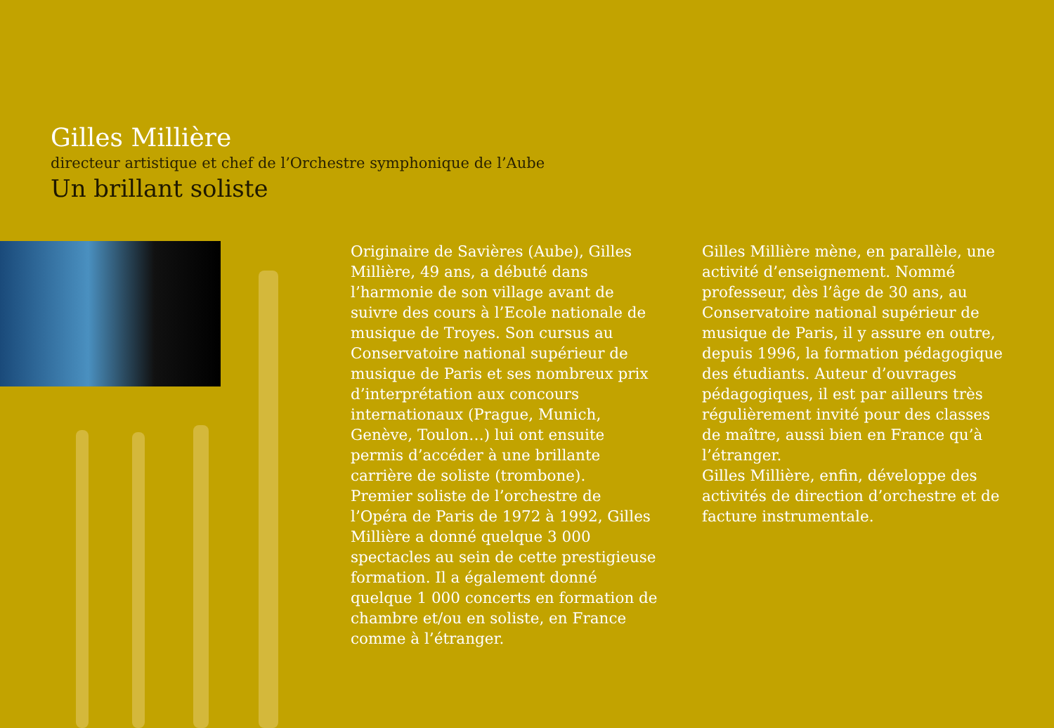Gilles Millière
directeur artistique et chef de l’Orchestre symphonique de l’Aube
Un brillant soliste
Originaire de Savières (Aube), Gilles Millière, 49 ans, a débuté dans l’harmonie de son village avant de suivre des cours à l’Ecole nationale de musique de Troyes. Son cursus au Conservatoire national supérieur de musique de Paris et ses nombreux prix d’interprétation aux concours internationaux (Prague, Munich, Genève, Toulon…) lui ont ensuite permis d’accéder à une brillante carrière de soliste (trombone).
Premier soliste de l’orchestre de l’Opéra de Paris de 1972 à 1992, Gilles Millière a donné quelque 3 000 spectacles au sein de cette prestigieuse formation. Il a également donné quelque 1 000 concerts en formation de chambre et/ou en soliste, en France comme à l’étranger.
Gilles Millière mène, en parallèle, une activité d’enseignement. Nommé professeur, dès l’âge de 30 ans, au Conservatoire national supérieur de musique de Paris, il y assure en outre, depuis 1996, la formation pédagogique des étudiants. Auteur d’ouvrages pédagogiques, il est par ailleurs très régulièrement invité pour des classes de maître, aussi bien en France qu’à l’étranger.
Gilles Millière, enfin, développe des activités de direction d’orchestre et de facture instrumentale.